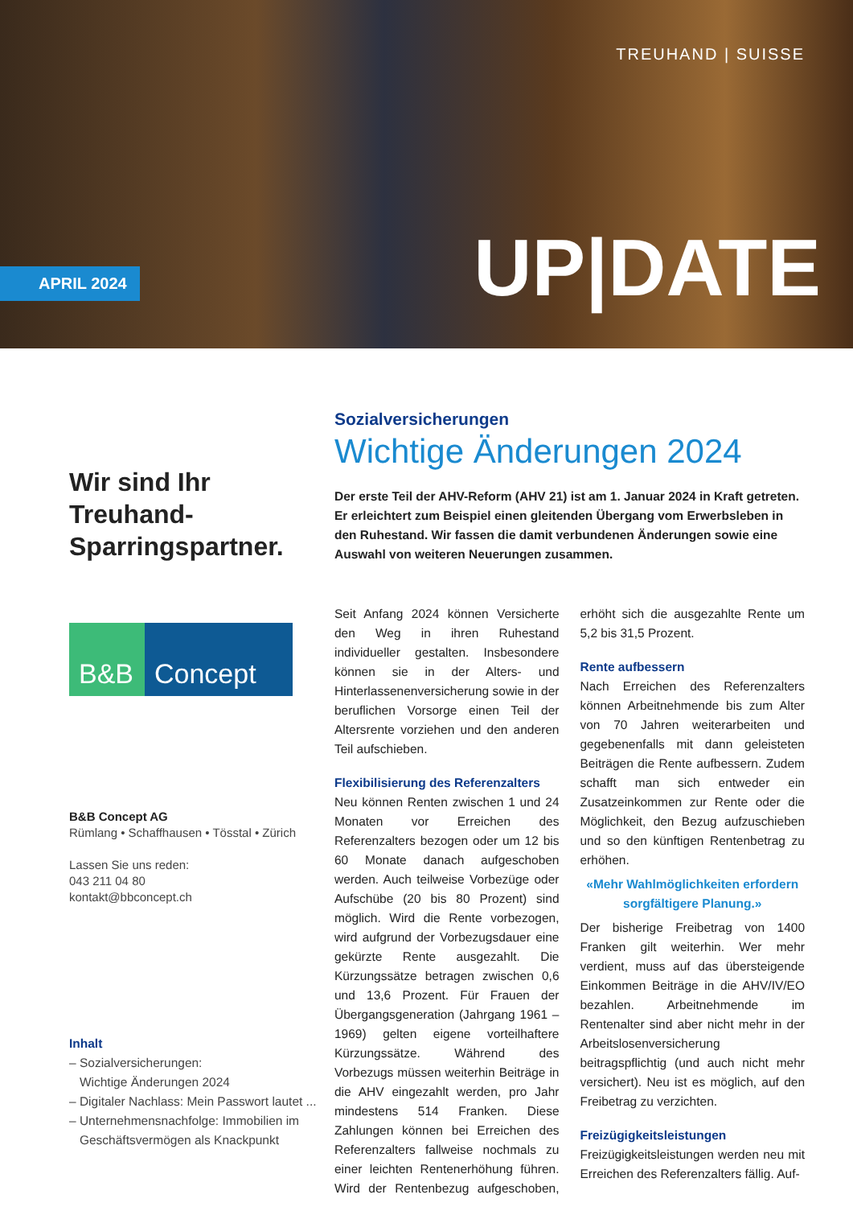TREUHAND | SUISSE
APRIL 2024 UP|DATE
Wir sind Ihr Treuhand-Sparringspartner.
B&B Concept
B&B Concept AG
Rümlang • Schaffhausen • Tösstal • Zürich
Lassen Sie uns reden:
043 211 04 80
kontakt@bbconcept.ch
Inhalt
– Sozialversicherungen:
Wichtige Änderungen 2024
– Digitaler Nachlass: Mein Passwort lautet ...
– Unternehmensnachfolge: Immobilien im
Geschäftsvermögen als Knackpunkt
Sozialversicherungen
Wichtige Änderungen 2024
Der erste Teil der AHV-Reform (AHV 21) ist am 1. Januar 2024 in Kraft getreten. Er erleichtert zum Beispiel einen gleitenden Übergang vom Erwerbsleben in den Ruhestand. Wir fassen die damit verbundenen Änderungen sowie eine Auswahl von weiteren Neuerungen zusammen.
Seit Anfang 2024 können Versicherte den Weg in ihren Ruhestand individueller gestalten. Insbesondere können sie in der Alters- und Hinterlassenenversicherung sowie in der beruflichen Vorsorge einen Teil der Altersrente vorziehen und den anderen Teil aufschieben.
Flexibilisierung des Referenzalters
Neu können Renten zwischen 1 und 24 Monaten vor Erreichen des Referenzalters bezogen oder um 12 bis 60 Monate danach aufgeschoben werden. Auch teilweise Vorbezüge oder Aufschübe (20 bis 80 Prozent) sind möglich. Wird die Rente vorbezogen, wird aufgrund der Vorbezugsdauer eine gekürzte Rente ausgezahlt. Die Kürzungssätze betragen zwischen 0,6 und 13,6 Prozent. Für Frauen der Übergangsgeneration (Jahrgang 1961 – 1969) gelten eigene vorteilhaftere Kürzungssätze. Während des Vorbezugs müssen weiterhin Beiträge in die AHV eingezahlt werden, pro Jahr mindestens 514 Franken. Diese Zahlungen können bei Erreichen des Referenzalters fallweise nochmals zu einer leichten Rentenerhöhung führen. Wird der Rentenbezug aufgeschoben, erhöht sich die ausgezahlte Rente um 5,2 bis 31,5 Prozent.
Rente aufbessern
Nach Erreichen des Referenzalters können Arbeitnehmende bis zum Alter von 70 Jahren weiterarbeiten und gegebenenfalls mit dann geleisteten Beiträgen die Rente aufbessern. Zudem schafft man sich entweder ein Zusatzeinkommen zur Rente oder die Möglichkeit, den Bezug aufzuschieben und so den künftigen Rentenbetrag zu erhöhen.
«Mehr Wahlmöglichkeiten erfordern sorgfältigere Planung.»
Der bisherige Freibetrag von 1400 Franken gilt weiterhin. Wer mehr verdient, muss auf das übersteigende Einkommen Beiträge in die AHV/IV/EO bezahlen. Arbeitnehmende im Rentenalter sind aber nicht mehr in der Arbeitslosenversicherung beitragspflichtig (und auch nicht mehr versichert). Neu ist es möglich, auf den Freibetrag zu verzichten.
Freizügigkeitsleistungen
Freizügigkeitsleistungen werden neu mit Erreichen des Referenzalters fällig. Auf-